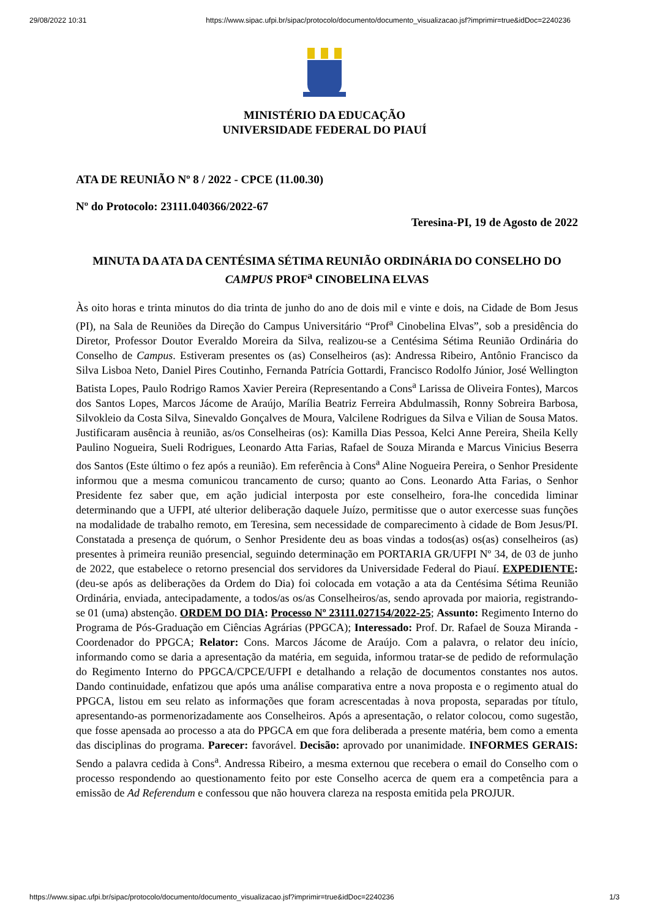29/08/2022 10:31 https://www.sipac.ufpi.br/sipac/protocolo/documento/documento_visualizacao.jsf?imprimir=true&idDoc=2240236
MINISTÉRIO DA EDUCAÇÃO
UNIVERSIDADE FEDERAL DO PIAUÍ
ATA DE REUNIÃO Nº 8 / 2022 - CPCE (11.00.30)
Nº do Protocolo: 23111.040366/2022-67
Teresina-PI, 19 de Agosto de 2022
MINUTA DA ATA DA CENTÉSIMA SÉTIMA REUNIÃO ORDINÁRIA DO CONSELHO DO CAMPUS PROF<sup>a</sup> CINOBELINA ELVAS
Às oito horas e trinta minutos do dia trinta de junho do ano de dois mil e vinte e dois, na Cidade de Bom Jesus (PI), na Sala de Reuniões da Direção do Campus Universitário “Prof<sup>a</sup> Cinobelina Elvas”, sob a presidência do Diretor, Professor Doutor Everaldo Moreira da Silva, realizou-se a Centésima Sétima Reunião Ordinária do Conselho de Campus. Estiveram presentes os (as) Conselheiros (as): Andressa Ribeiro, Antônio Francisco da Silva Lisboa Neto, Daniel Pires Coutinho, Fernanda Patrícia Gottardi, Francisco Rodolfo Júnior, José Wellington Batista Lopes, Paulo Rodrigo Ramos Xavier Pereira (Representando a Cons<sup>a</sup> Larissa de Oliveira Fontes), Marcos dos Santos Lopes, Marcos Jácome de Araújo, Marília Beatriz Ferreira Abdulmassih, Ronny Sobreira Barbosa, Silvokleio da Costa Silva, Sinevaldo Gonçalves de Moura, Valcilene Rodrigues da Silva e Vilian de Sousa Matos. Justificaram ausência à reunião, as/os Conselheiras (os): Kamilla Dias Pessoa, Kelci Anne Pereira, Sheila Kelly Paulino Nogueira, Sueli Rodrigues, Leonardo Atta Farias, Rafael de Souza Miranda e Marcus Vinicius Beserra dos Santos (Este último o fez após a reunião). Em referência à Cons<sup>a</sup> Aline Nogueira Pereira, o Senhor Presidente informou que a mesma comunicou trancamento de curso; quanto ao Cons. Leonardo Atta Farias, o Senhor Presidente fez saber que, em ação judicial interposta por este conselheiro, fora-lhe concedida liminar determinando que a UFPI, até ulterior deliberação daquele Juízo, permitisse que o autor exercesse suas funções na modalidade de trabalho remoto, em Teresina, sem necessidade de comparecimento à cidade de Bom Jesus/PI. Constatada a presença de quórum, o Senhor Presidente deu as boas vindas a todos(as) os(as) conselheiros (as) presentes à primeira reunião presencial, seguindo determinação em PORTARIA GR/UFPI Nº 34, de 03 de junho de 2022, que estabelece o retorno presencial dos servidores da Universidade Federal do Piauí. EXPEDIENTE: (deu-se após as deliberações da Ordem do Dia) foi colocada em votação a ata da Centésima Sétima Reunião Ordinária, enviada, antecipadamente, a todos/as os/as Conselheiros/as, sendo aprovada por maioria, registrando-se 01 (uma) abstenção. ORDEM DO DIA: Processo Nº 23111.027154/2022-25; Assunto: Regimento Interno do Programa de Pós-Graduação em Ciências Agrárias (PPGCA); Interessado: Prof. Dr. Rafael de Souza Miranda - Coordenador do PPGCA; Relator: Cons. Marcos Jácome de Araújo. Com a palavra, o relator deu início, informando como se daria a apresentação da matéria, em seguida, informou tratar-se de pedido de reformulação do Regimento Interno do PPGCA/CPCE/UFPI e detalhando a relação de documentos constantes nos autos. Dando continuidade, enfatizou que após uma análise comparativa entre a nova proposta e o regimento atual do PPGCA, listou em seu relato as informações que foram acrescentadas à nova proposta, separadas por título, apresentando-as pormenorizadamente aos Conselheiros. Após a apresentação, o relator colocou, como sugestão, que fosse apensada ao processo a ata do PPGCA em que fora deliberada a presente matéria, bem como a ementa das disciplinas do programa. Parecer: favorável. Decisão: aprovado por unanimidade. INFORMES GERAIS: Sendo a palavra cedida à Cons<sup>a</sup>. Andressa Ribeiro, a mesma externou que recebera o email do Conselho com o processo respondendo ao questionamento feito por este Conselho acerca de quem era a competência para a emissão de Ad Referendum e confessou que não houvera clareza na resposta emitida pela PROJUR.
https://www.sipac.ufpi.br/sipac/protocolo/documento/documento_visualizacao.jsf?imprimir=true&idDoc=2240236 1/3